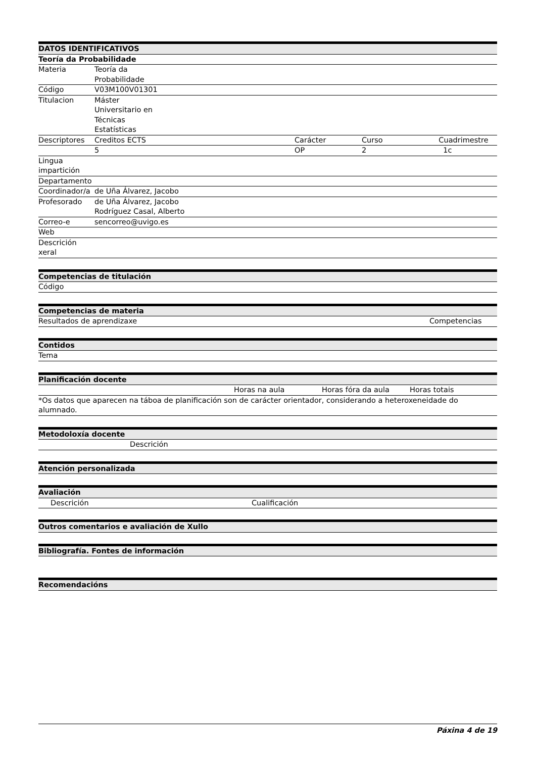| DATOS IDENTIFICATIVOS | | | | |
| --- | --- | --- | --- | --- |
| Teoría da Probabilidade | | | | |
| Materia | Teoría da Probabilidade | | | |
| Código | V03M100V01301 | | | |
| Titulacion | Máster Universitario en Técnicas Estatísticas | | | |
| Descriptores | Creditos ECTS | | Carácter | Curso Cuadrimestre |
| | 5 | | OP | 2 1c |
| Lingua impartición | | | | |
| Departamento | | | | |
| Coordinador/a | de Uña Álvarez, Jacobo | | | |
| Profesorado | de Uña Álvarez, Jacobo Rodríguez Casal, Alberto | | | |
| Correo-e | sencorreo@uvigo.es | | | |
| Web | | | | |
| Descrición xeral | | | | |
| Competencias de titulación |
| --- |
| Código |
| Competencias de materia | |
| --- | --- |
| Resultados de aprendizaxe | Competencias |
| Contidos |
| --- |
| Tema |
| Planificación docente | | | |
| --- | --- | --- | --- |
| | Horas na aula | Horas fóra da aula | Horas totais |
| *Os datos que aparecen na táboa de planificación son de carácter orientador, considerando a heteroxeneidade do alumnado. | | | |
| Metodoloxía docente | |
| --- | --- |
| | Descrición |
| Atención personalizada |
| --- |
| Avaliación | | |
| --- | --- | --- |
| | Descrición | Cualificación |
| Outros comentarios e avaliación de Xullo |
| --- |
| Bibliografía. Fontes de información |
| --- |
| Recomendacións |
| --- |
Páxina 4 de 19